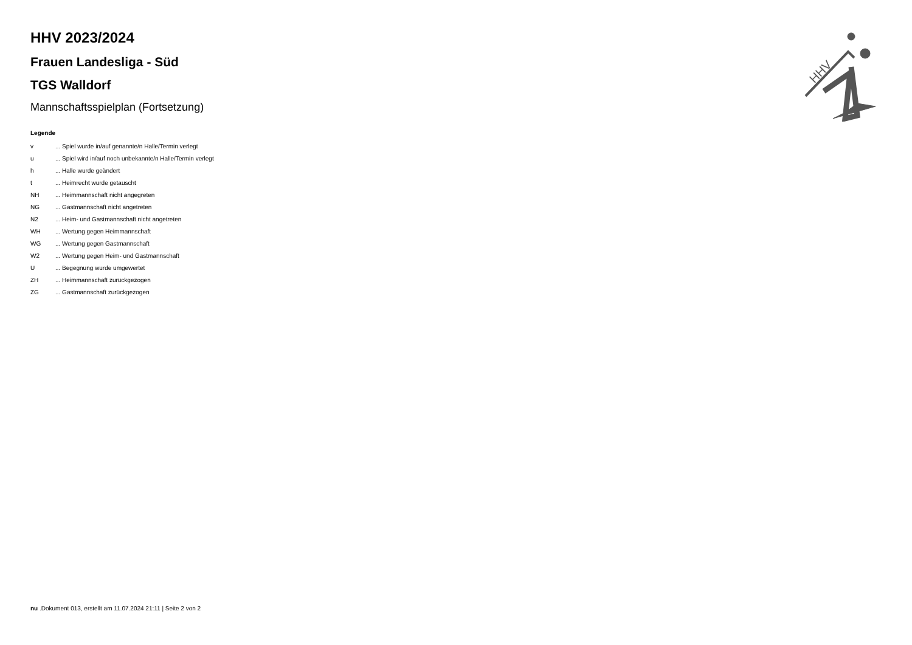HHV
HHV 2023/2024
Frauen Landesliga - Süd
TGS Walldorf
Mannschaftsspielplan (Fortsetzung)
Legende
| v | ... Spiel wurde in/auf genannte/n Halle/Termin verlegt |
| u | ... Spiel wird in/auf noch unbekannte/n Halle/Termin verlegt |
| h | ... Halle wurde geändert |
| t | ... Heimrecht wurde getauscht |
| NH | ... Heimmannschaft nicht angegreten |
| NG | ... Gastmannschaft nicht angetreten |
| N2 | ... Heim- und Gastmannschaft nicht angetreten |
| WH | ... Wertung gegen Heimmannschaft |
| WG | ... Wertung gegen Gastmannschaft |
| W2 | ... Wertung gegen Heim- und Gastmannschaft |
| U | ... Begegnung wurde umgewertet |
| ZH | ... Heimmannschaft zurückgezogen |
| ZG | ... Gastmannschaft zurückgezogen |
nu .Dokument 013, erstellt am 11.07.2024 21:11 | Seite 2 von 2